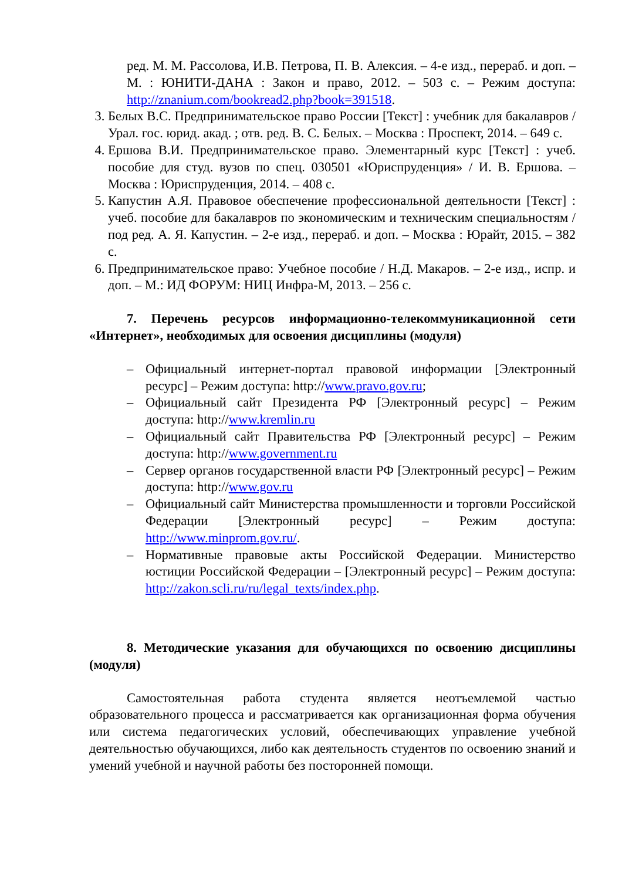ред. М. М. Рассолова, И.В. Петрова, П. В. Алексия. – 4-е изд., перераб. и доп. – М. : ЮНИТИ-ДАНА : Закон и право, 2012. – 503 с. – Режим доступа: http://znanium.com/bookread2.php?book=391518.
3. Белых В.С. Предпринимательское право России [Текст] : учебник для бакалавров / Урал. гос. юрид. акад. ; отв. ред. В. С. Белых. – Москва : Проспект, 2014. – 649 с.
4. Ершова В.И. Предпринимательское право. Элементарный курс [Текст] : учеб. пособие для студ. вузов по спец. 030501 «Юриспруденция» / И. В. Ершова. – Москва : Юриспруденция, 2014. – 408 с.
5. Капустин А.Я. Правовое обеспечение профессиональной деятельности [Текст] : учеб. пособие для бакалавров по экономическим и техническим специальностям / под ред. А. Я. Капустин. – 2-е изд., перераб. и доп. – Москва : Юрайт, 2015. – 382 с.
6. Предпринимательское право: Учебное пособие / Н.Д. Макаров. – 2-е изд., испр. и доп. – М.: ИД ФОРУМ: НИЦ Инфра-М, 2013. – 256 с.
7. Перечень ресурсов информационно-телекоммуникационной сети «Интернет», необходимых для освоения дисциплины (модуля)
– Официальный интернет-портал правовой информации [Электронный ресурс] – Режим доступа: http://www.pravo.gov.ru;
– Официальный сайт Президента РФ [Электронный ресурс] – Режим доступа: http://www.kremlin.ru
– Официальный сайт Правительства РФ [Электронный ресурс] – Режим доступа: http://www.government.ru
– Сервер органов государственной власти РФ [Электронный ресурс] – Режим доступа: http://www.gov.ru
– Официальный сайт Министерства промышленности и торговли Российской Федерации [Электронный ресурс] – Режим доступа: http://www.minprom.gov.ru/.
– Нормативные правовые акты Российской Федерации. Министерство юстиции Российской Федерации – [Электронный ресурс] – Режим доступа: http://zakon.scli.ru/ru/legal_texts/index.php.
8. Методические указания для обучающихся по освоению дисциплины (модуля)
Самостоятельная работа студента является неотъемлемой частью образовательного процесса и рассматривается как организационная форма обучения или система педагогических условий, обеспечивающих управление учебной деятельностью обучающихся, либо как деятельность студентов по освоению знаний и умений учебной и научной работы без посторонней помощи.